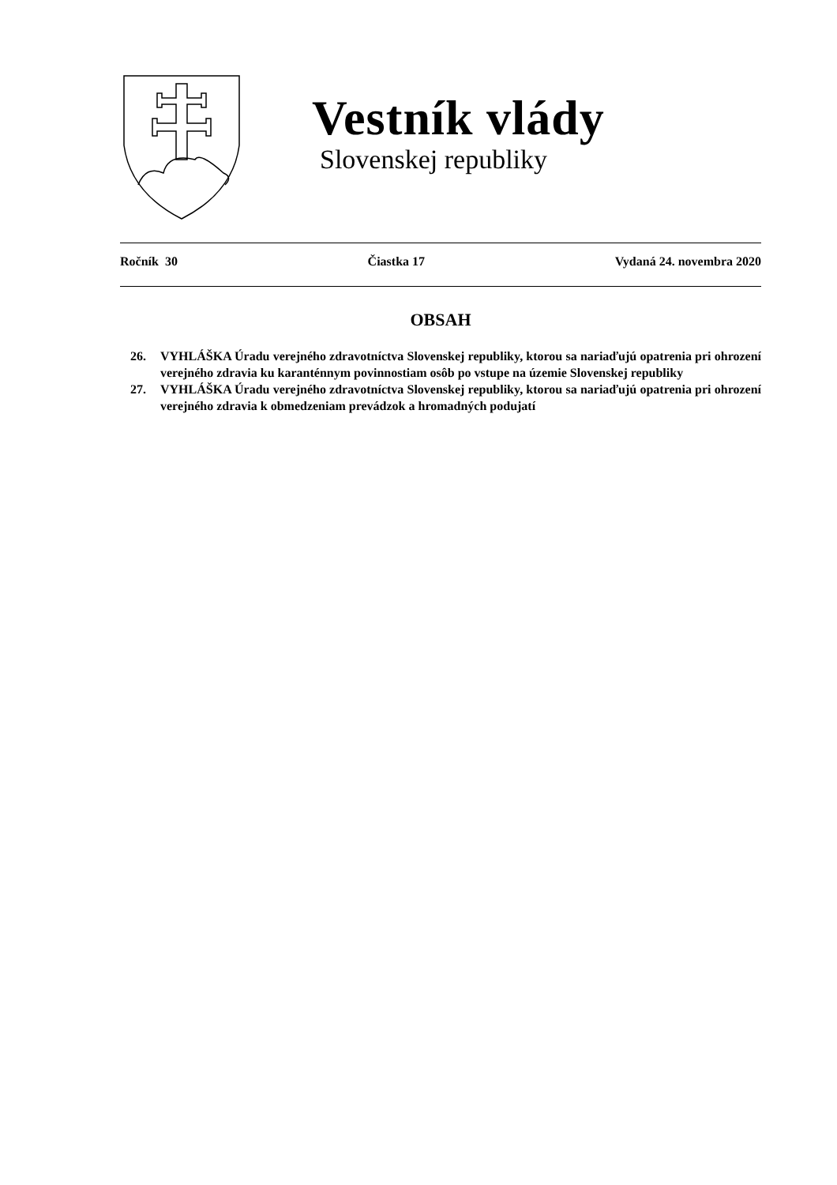Vestník vlády
Slovenskej republiky
Ročník 30 Čiastka 17 Vydaná 24. novembra 2020
OBSAH
26. VYHLÁŠKA Úradu verejného zdravotníctva Slovenskej republiky, ktorou sa nariaďujú opatrenia pri ohrození verejného zdravia ku karanténnym povinnostiam osôb po vstupe na územie Slovenskej republiky
27. VYHLÁŠKA Úradu verejného zdravotníctva Slovenskej republiky, ktorou sa nariaďujú opatrenia pri ohrození verejného zdravia k obmedzeniam prevádzok a hromadných podujatí